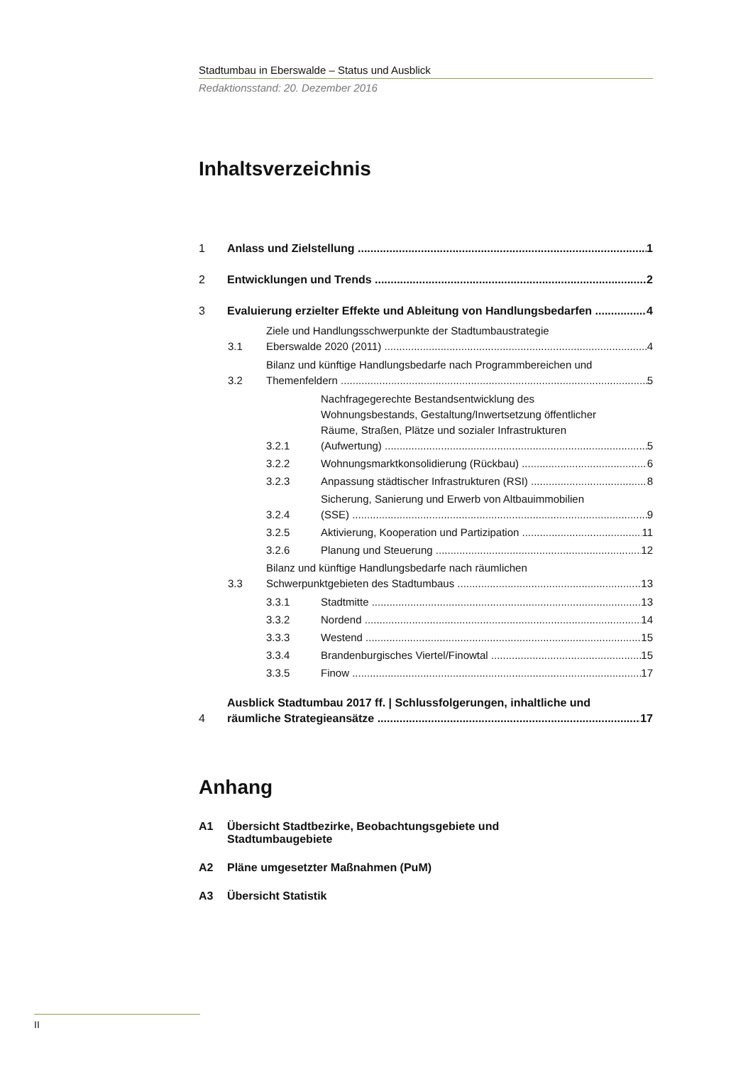Stadtumbau in Eberswalde – Status und Ausblick
Redaktionsstand: 20. Dezember 2016
Inhaltsverzeichnis
1 Anlass und Zielstellung 1
2 Entwicklungen und Trends 2
3 Evaluierung erzielter Effekte und Ableitung von Handlungsbedarfen 4
3.1 Ziele und Handlungsschwerpunkte der Stadtumbaustrategie
Eberswalde 2020 (2011) 4
3.2 Bilanz und künftige Handlungsbedarfe nach Programmbereichen und
Themenfeldern 5
3.2.1 Nachfragegerechte Bestandsentwicklung des
Wohnungsbestands, Gestaltung/Inwertsetzung öffentlicher
Räume, Straßen, Plätze und sozialer Infrastrukturen
(Aufwertung) 5
3.2.2 Wohnungsmarktkonsolidierung (Rückbau) 6
3.2.3 Anpassung städtischer Infrastrukturen (RSI) 8
3.2.4 Sicherung, Sanierung und Erwerb von Altbauimmobilien
(SSE) 9
3.2.5 Aktivierung, Kooperation und Partizipation 11
3.2.6 Planung und Steuerung 12
3.3 Bilanz und künftige Handlungsbedarfe nach räumlichen
Schwerpunktgebieten des Stadtumbaus 13
3.3.1 Stadtmitte 13
3.3.2 Nordend 14
3.3.3 Westend 15
3.3.4 Brandenburgisches Viertel/Finowtal 15
3.3.5 Finow 17
4 Ausblick Stadtumbau 2017 ff. | Schlussfolgerungen, inhaltliche und
räumliche Strategieansätze 17
Anhang
A1 Übersicht Stadtbezirke, Beobachtungsgebiete und
Stadtumbaugebiete
A2 Pläne umgesetzter Maßnahmen (PuM)
A3 Übersicht Statistik
II